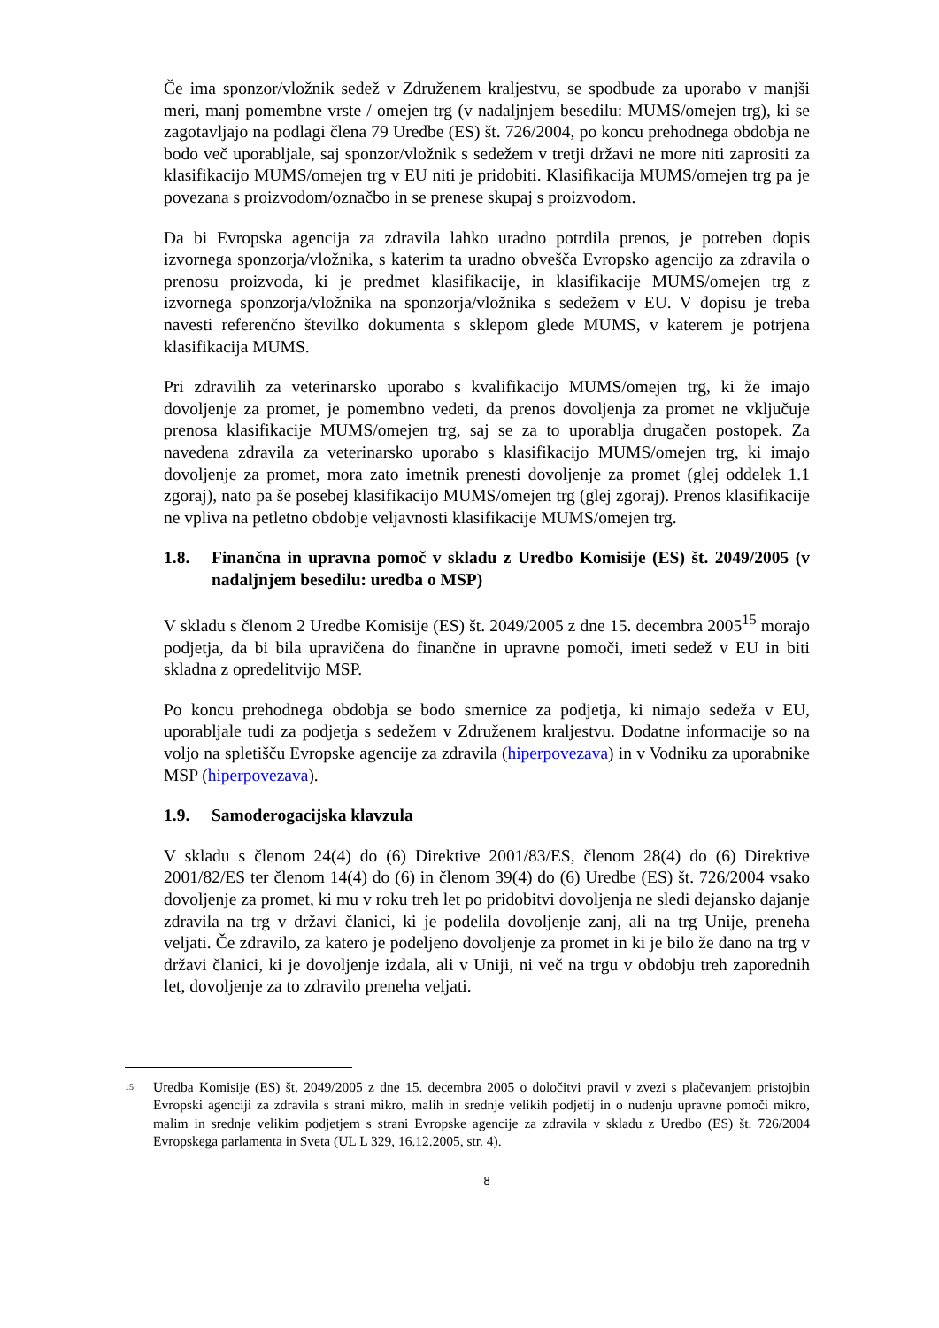Če ima sponzor/vložnik sedež v Združenem kraljestvu, se spodbude za uporabo v manjši meri, manj pomembne vrste / omejen trg (v nadaljnjem besedilu: MUMS/omejen trg), ki se zagotavljajo na podlagi člena 79 Uredbe (ES) št. 726/2004, po koncu prehodnega obdobja ne bodo več uporabljale, saj sponzor/vložnik s sedežem v tretji državi ne more niti zaprositi za klasifikacijo MUMS/omejen trg v EU niti je pridobiti. Klasifikacija MUMS/omejen trg pa je povezana s proizvodom/označbo in se prenese skupaj s proizvodom.
Da bi Evropska agencija za zdravila lahko uradno potrdila prenos, je potreben dopis izvornega sponzorja/vložnika, s katerim ta uradno obvešča Evropsko agencijo za zdravila o prenosu proizvoda, ki je predmet klasifikacije, in klasifikacije MUMS/omejen trg z izvornega sponzorja/vložnika na sponzorja/vložnika s sedežem v EU. V dopisu je treba navesti referenčno številko dokumenta s sklepom glede MUMS, v katerem je potrjena klasifikacija MUMS.
Pri zdravilih za veterinarsko uporabo s kvalifikacijo MUMS/omejen trg, ki že imajo dovoljenje za promet, je pomembno vedeti, da prenos dovoljenja za promet ne vključuje prenosa klasifikacije MUMS/omejen trg, saj se za to uporablja drugačen postopek. Za navedena zdravila za veterinarsko uporabo s klasifikacijo MUMS/omejen trg, ki imajo dovoljenje za promet, mora zato imetnik prenesti dovoljenje za promet (glej oddelek 1.1 zgoraj), nato pa še posebej klasifikacijo MUMS/omejen trg (glej zgoraj). Prenos klasifikacije ne vpliva na petletno obdobje veljavnosti klasifikacije MUMS/omejen trg.
1.8. Finančna in upravna pomoč v skladu z Uredbo Komisije (ES) št. 2049/2005 (v nadaljnjem besedilu: uredba o MSP)
V skladu s členom 2 Uredbe Komisije (ES) št. 2049/2005 z dne 15. decembra 2005<sup>15</sup> morajo podjetja, da bi bila upravičena do finančne in upravne pomoči, imeti sedež v EU in biti skladna z opredelitvijo MSP.
Po koncu prehodnega obdobja se bodo smernice za podjetja, ki nimajo sedeža v EU, uporabljale tudi za podjetja s sedežem v Združenem kraljestvu. Dodatne informacije so na voljo na spletišču Evropske agencije za zdravila (hiperpovezava) in v Vodniku za uporabnike MSP (hiperpovezava).
1.9. Samoderogacijska klavzula
V skladu s členom 24(4) do (6) Direktive 2001/83/ES, členom 28(4) do (6) Direktive 2001/82/ES ter členom 14(4) do (6) in členom 39(4) do (6) Uredbe (ES) št. 726/2004 vsako dovoljenje za promet, ki mu v roku treh let po pridobitvi dovoljenja ne sledi dejansko dajanje zdravila na trg v državi članici, ki je podelila dovoljenje zanj, ali na trg Unije, preneha veljati. Če zdravilo, za katero je podeljeno dovoljenje za promet in ki je bilo že dano na trg v državi članici, ki je dovoljenje izdala, ali v Uniji, ni več na trgu v obdobju treh zaporednih let, dovoljenje za to zdravilo preneha veljati.
<sup>15</sup> Uredba Komisije (ES) št. 2049/2005 z dne 15. decembra 2005 o določitvi pravil v zvezi s plačevanjem pristojbin Evropski agenciji za zdravila s strani mikro, malih in srednje velikih podjetij in o nudenju upravne pomoči mikro, malim in srednje velikim podjetjem s strani Evropske agencije za zdravila v skladu z Uredbo (ES) št. 726/2004 Evropskega parlamenta in Sveta (UL L 329, 16.12.2005, str. 4).
8